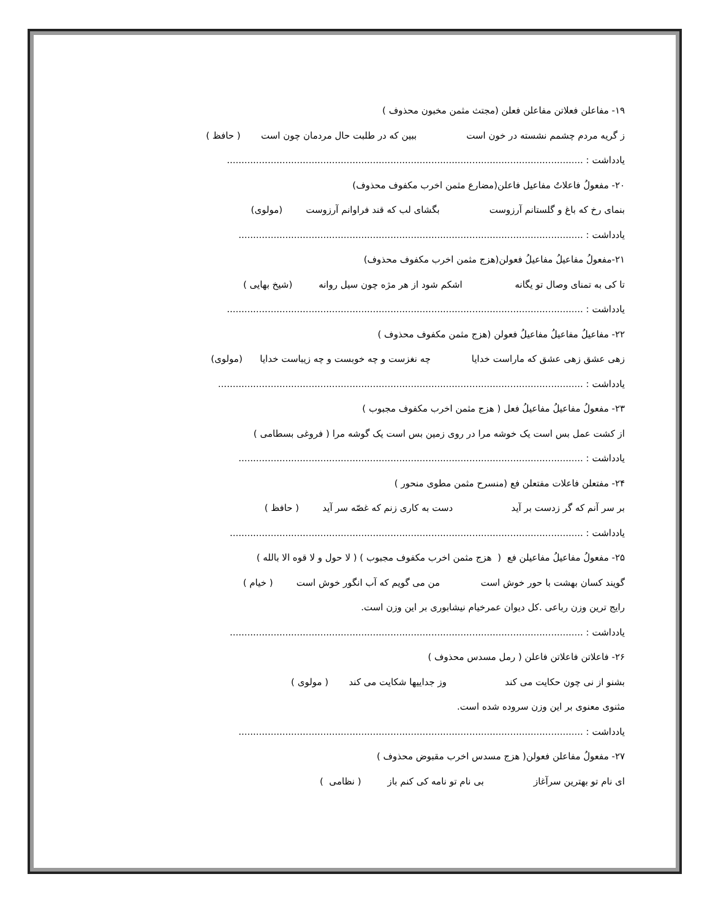۱۹- مفاعلن فعلاتن مفاعلن فعلن (مجتث مثمن مخبون محذوف )
ز گریه مردم چشمم نشسته در خون است ببین که در طلبت حال مردمان چون است ( حافظ )
یادداشت : ..........................................................................................................................
۲۰- مفعولُ فاعلاتُ مفاعیل فاعلن(مضارع مثمن اخرب مکفوف محذوف)
بنمای رخ که باغ و گلستانم آرزوست بگشای لب که قند فراوانم آرزوست (مولوی)
یادداشت : ......................................................................................................................
۲۱-مفعولُ مفاعیلُ مفاعیلُ فعولن(هزج مثمن اخرب مکفوف محذوف)
تا کی به تمنای وصال تو یگانه اشکم شود از هر مژه چون سیل روانه (شیخ بهایی )
یادداشت : ..........................................................................................................................
۲۲- مفاعیلُ مفاعیلُ مفاعیلُ فعولن (هزج مثمن مکفوف محذوف )
زهی عشق زهی عشق که ماراست خدایا چه نغزست و چه خوبست و چه زیباست خدایا (مولوی)
یادداشت : .............................................................................................................................
۲۳- مفعولُ مفاعیلُ مفاعیلُ فعل ( هزج مثمن اخرب مکفوف مجبوب )
از کشت عمل بس است یک خوشه مرا در روی زمین بس است یک گوشه مرا ( فروغی بسطامی )
یادداشت : ......................................................................................................................
۲۴- مفتعلن فاعلات مفتعلن فع (منسرح مثمن مطوی منحور )
بر سر آنم که گر زدست بر آید دست به کاری زنم که غصّه سر آید ( حافظ )
یادداشت : .........................................................................................................................
۲۵- مفعولُ مفاعیلُ مفاعیلن فع ( هزج مثمن اخرب مکفوف مجبوب ) ( لا حول و لا قوه الا بالله )
گویند کسان بهشت با حور خوش است من می گویم که آب انگور خوش است ( خیام )
رایج ترین وزن رباعی .کل دیوان عمرخیام نیشابوری بر این وزن است.
یادداشت : .........................................................................................................................
۲۶- فاعلاتن فاعلاتن فاعلن ( رمل مسدس محذوف )
بشنو از نی چون حکایت می کند وز جداییها شکایت می کند ( مولوی )
مثنوی معنوی بر این وزن سروده شده است.
یادداشت : ......................................................................................................................
۲۷- مفعولُ مفاعلن فعولن( هزج مسدس اخرب مقبوض محذوف )
ای نام تو بهترین سرآغاز بی نام تو نامه کی کنم باز ( نظامی )